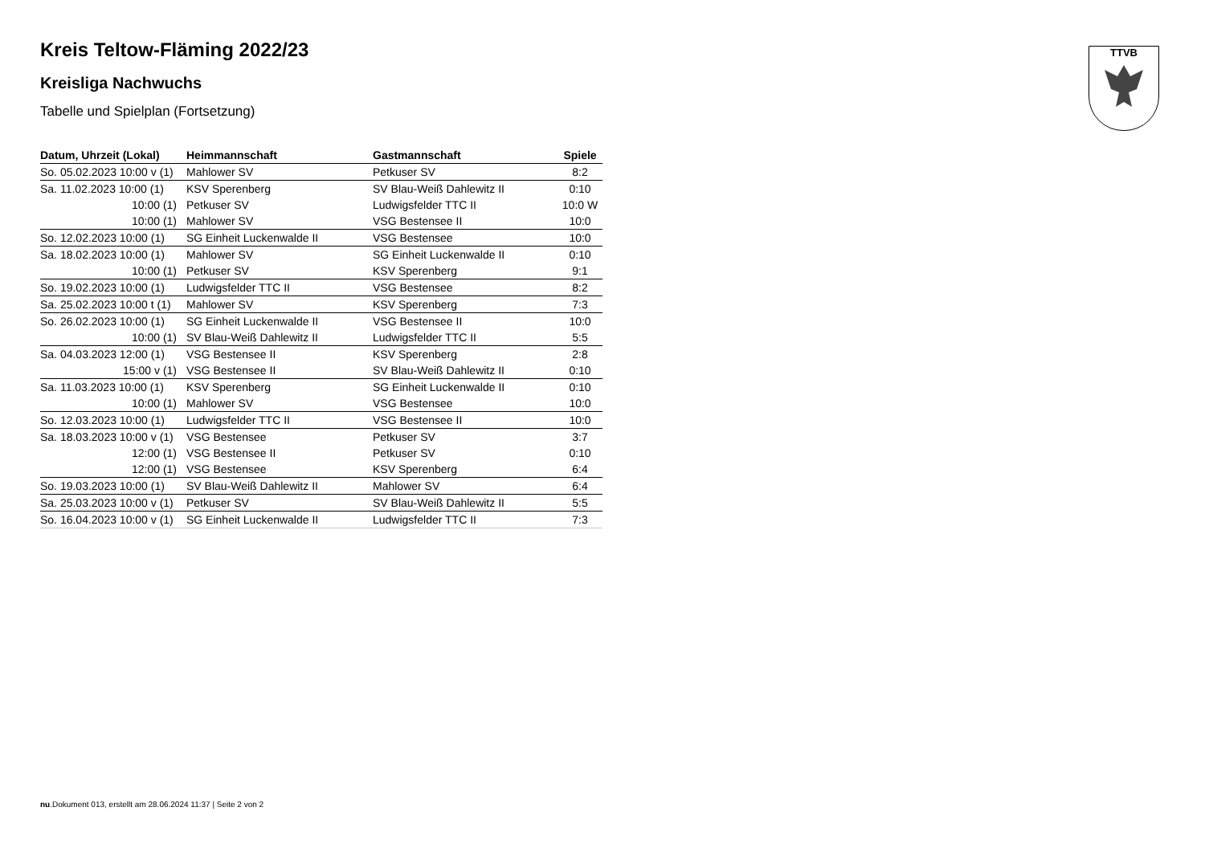TTVB
Kreis Teltow-Fläming 2022/23
Kreisliga Nachwuchs
Tabelle und Spielplan (Fortsetzung)
| Datum, Uhrzeit (Lokal) | Heimmannschaft | Gastmannschaft | Spiele |
| --- | --- | --- | --- |
| So. 05.02.2023 10:00 v (1) | Mahlower SV | Petkuser SV | 8:2 |
| Sa. 11.02.2023 10:00 (1) | KSV Sperenberg | SV Blau-Weiß Dahlewitz II | 0:10 |
| 10:00 (1) | Petkuser SV | Ludwigsfelder TTC II | 10:0 W |
| 10:00 (1) | Mahlower SV | VSG Bestensee II | 10:0 |
| So. 12.02.2023 10:00 (1) | SG Einheit Luckenwalde II | VSG Bestensee | 10:0 |
| Sa. 18.02.2023 10:00 (1) | Mahlower SV | SG Einheit Luckenwalde II | 0:10 |
| 10:00 (1) | Petkuser SV | KSV Sperenberg | 9:1 |
| So. 19.02.2023 10:00 (1) | Ludwigsfelder TTC II | VSG Bestensee | 8:2 |
| Sa. 25.02.2023 10:00 t (1) | Mahlower SV | KSV Sperenberg | 7:3 |
| So. 26.02.2023 10:00 (1) | SG Einheit Luckenwalde II | VSG Bestensee II | 10:0 |
| 10:00 (1) | SV Blau-Weiß Dahlewitz II | Ludwigsfelder TTC II | 5:5 |
| Sa. 04.03.2023 12:00 (1) | VSG Bestensee II | KSV Sperenberg | 2:8 |
| 15:00 v (1) | VSG Bestensee II | SV Blau-Weiß Dahlewitz II | 0:10 |
| Sa. 11.03.2023 10:00 (1) | KSV Sperenberg | SG Einheit Luckenwalde II | 0:10 |
| 10:00 (1) | Mahlower SV | VSG Bestensee | 10:0 |
| So. 12.03.2023 10:00 (1) | Ludwigsfelder TTC II | VSG Bestensee II | 10:0 |
| Sa. 18.03.2023 10:00 v (1) | VSG Bestensee | Petkuser SV | 3:7 |
| 12:00 (1) | VSG Bestensee II | Petkuser SV | 0:10 |
| 12:00 (1) | VSG Bestensee | KSV Sperenberg | 6:4 |
| So. 19.03.2023 10:00 (1) | SV Blau-Weiß Dahlewitz II | Mahlower SV | 6:4 |
| Sa. 25.03.2023 10:00 v (1) | Petkuser SV | SV Blau-Weiß Dahlewitz II | 5:5 |
| So. 16.04.2023 10:00 v (1) | SG Einheit Luckenwalde II | Ludwigsfelder TTC II | 7:3 |
nu.Dokument 013, erstellt am 28.06.2024 11:37 | Seite 2 von 2